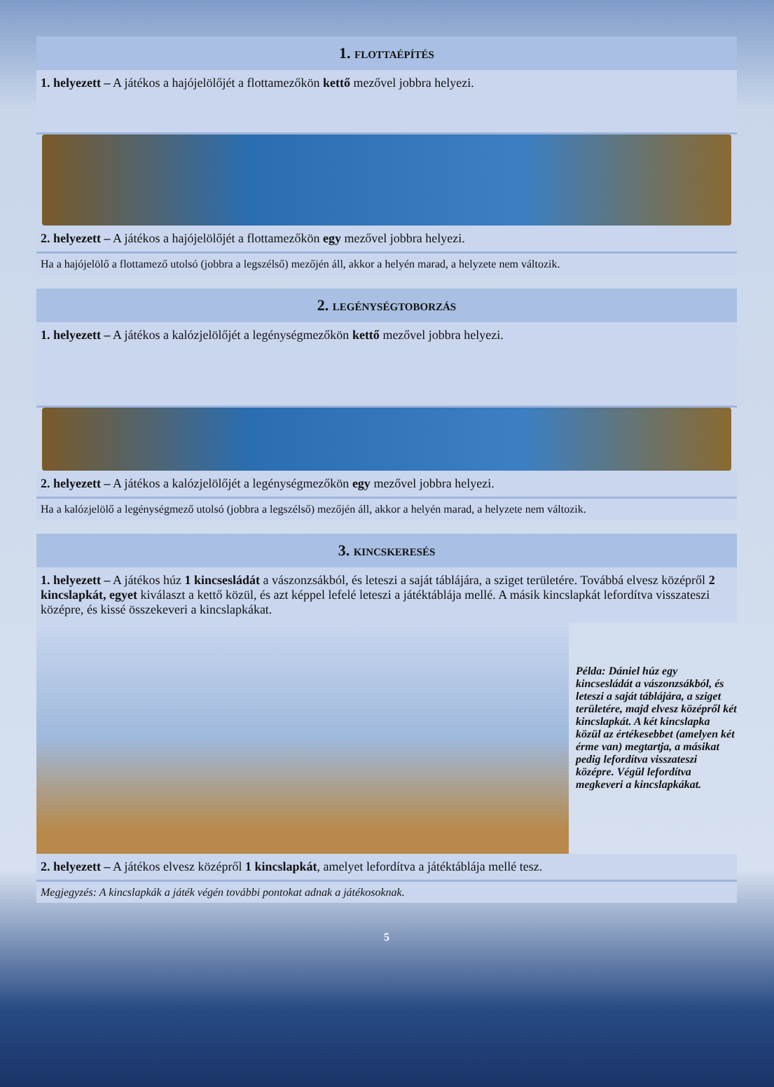1. FLOTTAÉPÍTÉS
1. helyezett – A játékos a hajójelölőjét a flottamezőkön kettő mezővel jobbra helyezi.
2. helyezett – A játékos a hajójelölőjét a flottamezőkön egy mezővel jobbra helyezi.
Ha a hajójelölő a flottamező utolsó (jobbra a legszélső) mezőjén áll, akkor a helyén marad, a helyzete nem változik.
2. LEGÉNYSÉGTOBORZÁS
1. helyezett – A játékos a kalózjelölőjét a legénységmezőkön kettő mezővel jobbra helyezi.
2. helyezett – A játékos a kalózjelölőjét a legénységmezőkön egy mezővel jobbra helyezi.
Ha a kalózjelölő a legénységmező utolsó (jobbra a legszélső) mezőjén áll, akkor a helyén marad, a helyzete nem változik.
3. KINCSKERESÉS
1. helyezett – A játékos húz 1 kincsesládát a vászonzsákból, és leteszi a saját táblájára, a sziget területére. Továbbá elvesz középről 2 kincslapkát, egyet kiválaszt a kettő közül, és azt képpel lefelé leteszi a játéktáblája mellé. A másik kincslapkát lefordítva visszateszi középre, és kissé összekeveri a kincslapkákat.
Példa: Dániel húz egy kincsesládát a vászonzsákból, és leteszi a saját táblájára, a sziget területére, majd elvesz középről két kincslapkát. A két kincslapka közül az értékesebbet (amelyen két érme van) megtartja, a másikat pedig lefordítva visszateszi középre. Végül lefordítva megkeveri a kincslapkákat.
2. helyezett – A játékos elvesz középről 1 kincslapkát, amelyet lefordítva a játéktáblája mellé tesz.
Megjegyzés: A kincslapkák a játék végén további pontokat adnak a játékosoknak.
5